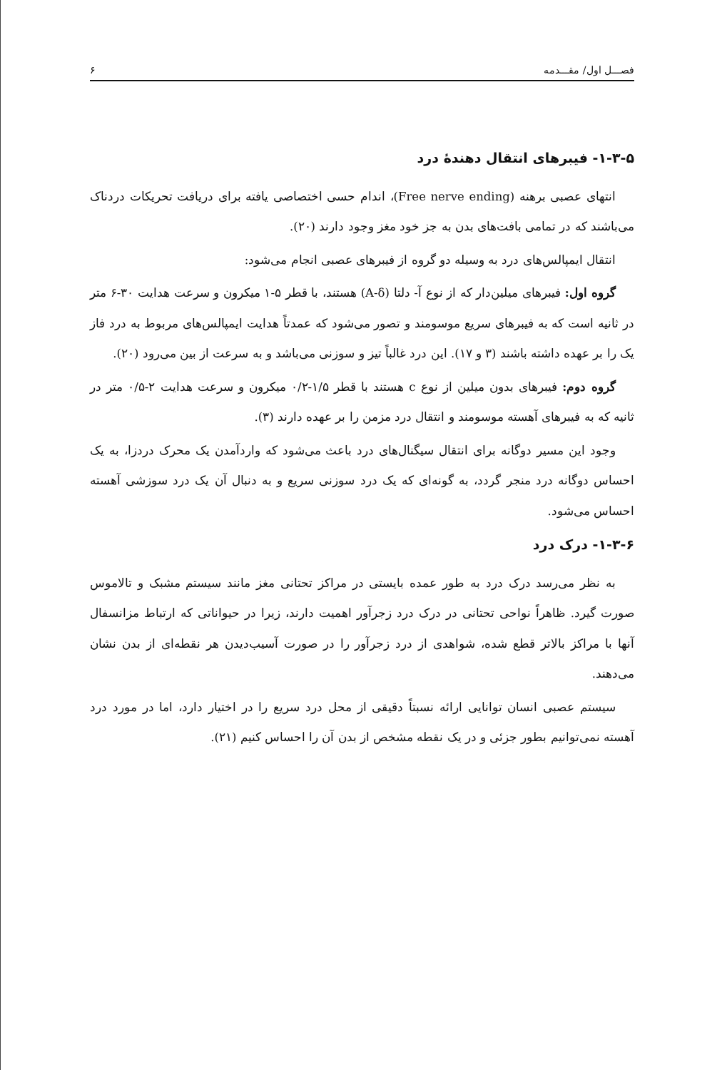فصـــل اول/ مقـــدمه ۶
۱-۳-۵- فیبرهای انتقال دهندهٔ درد
انتهای عصبی برهنه (Free nerve ending)، اندام حسی اختصاصی یافته برای دریافت تحریکات دردناک می‌باشند که در تمامی بافت‌های بدن به جز خود مغز وجود دارند (۲۰).
انتقال ایمپالس‌های درد به وسیله دو گروه از فیبرهای عصبی انجام می‌شود:
گروه اول: فیبرهای میلین‌دار که از نوع آ- دلتا (A-δ) هستند، با قطر ۵-۱ میکرون و سرعت هدایت ۳۰-۶ متر در ثانیه است که به فیبرهای سریع موسومند و تصور می‌شود که عمدتاً هدایت ایمپالس‌های مربوط به درد فاز یک را بر عهده داشته باشند (۳ و ۱۷). این درد غالباً تیز و سوزنی می‌باشد و به سرعت از بین می‌رود (۲۰).
گروه دوم: فیبرهای بدون میلین از نوع c هستند با قطر ۱/۵-۰/۲ میکرون و سرعت هدایت ۲-۰/۵ متر در ثانیه که به فیبرهای آهسته موسومند و انتقال درد مزمن را بر عهده دارند (۳).
وجود این مسیر دوگانه برای انتقال سیگنال‌های درد باعث می‌شود که واردآمدن یک محرک دردزا، به یک احساس دوگانه درد منجر گردد، به گونه‌ای که یک درد سوزنی سریع و به دنبال آن یک درد سوزشی آهسته احساس می‌شود.
۱-۳-۶- درک درد
به نظر می‌رسد درک درد به طور عمده بایستی در مراکز تحتانی مغز مانند سیستم مشبک و تالاموس صورت گیرد. ظاهراً نواحی تحتانی در درک درد زجرآور اهمیت دارند، زیرا در حیواناتی که ارتباط مزانسفال آنها با مراکز بالاتر قطع شده، شواهدی از درد زجرآور را در صورت آسیب‌دیدن هر نقطه‌ای از بدن نشان می‌دهند.
سیستم عصبی انسان توانایی ارائه نسبتاً دقیقی از محل درد سریع را در اختیار دارد، اما در مورد درد آهسته نمی‌توانیم بطور جزئی و در یک نقطه مشخص از بدن آن را احساس کنیم (۲۱).